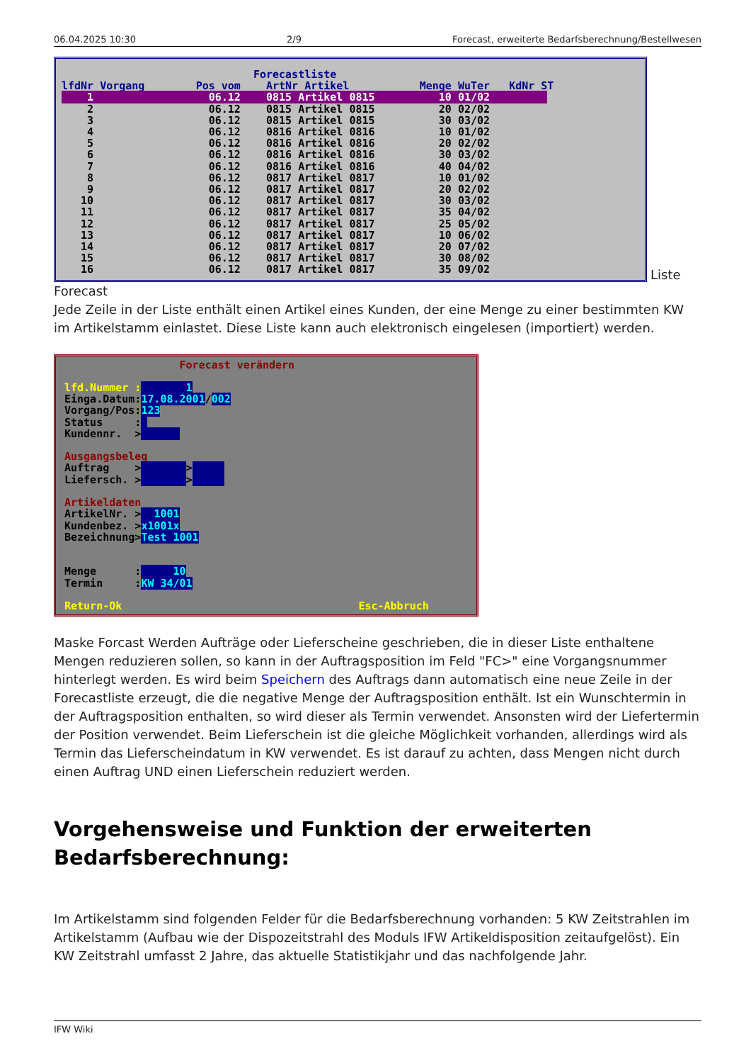06.04.2025 10:30 2/9 Forecast, erweiterte Bedarfsberechnung/Bestellwesen
Forecastliste lfdNr Vorgang Pos vom ArtNr Artikel Menge WuTer KdNr ST 1 06.12 0815 Artikel 0815 10 01/02 2 06.12 0815 Artikel 0815 20 02/02 3 06.12 0815 Artikel 0815 30 03/02 4 06.12 0816 Artikel 0816 10 01/02 5 06.12 0816 Artikel 0816 20 02/02 6 06.12 0816 Artikel 0816 30 03/02 7 06.12 0816 Artikel 0816 40 04/02 8 06.12 0817 Artikel 0817 10 01/02 9 06.12 0817 Artikel 0817 20 02/02 10 06.12 0817 Artikel 0817 30 03/02 11 06.12 0817 Artikel 0817 35 04/02 12 06.12 0817 Artikel 0817 25 05/02 13 06.12 0817 Artikel 0817 10 06/02 14 06.12 0817 Artikel 0817 20 07/02 15 06.12 0817 Artikel 0817 30 08/02 16 06.12 0817 Artikel 0817 35 09/02
Liste
Forecast
Jede Zeile in der Liste enthält einen Artikel eines Kunden, der eine Menge zu einer bestimmten KW im Artikelstamm einlastet. Diese Liste kann auch elektronisch eingelesen (importiert) werden.
Forecast verändern lfd.Nummer : 1 Einga.Datum:17.08.2001/002 Vorgang/Pos:123 Status :_ Kundennr. > Ausgangsbeleg Auftrag > > Liefersch. > > Artikeldaten ArtikelNr. > 1001 Kundenbez. >x1001x Bezeichnung>Test 1001 Menge : 10 Termin :KW 34/01 Return-Ok Esc-Abbruch
Maske Forcast Werden Aufträge oder Lieferscheine geschrieben, die in dieser Liste enthaltene Mengen reduzieren sollen, so kann in der Auftragsposition im Feld "FC>" eine Vorgangsnummer hinterlegt werden. Es wird beim Speichern des Auftrags dann automatisch eine neue Zeile in der Forecastliste erzeugt, die die negative Menge der Auftragsposition enthält. Ist ein Wunschtermin in der Auftragsposition enthalten, so wird dieser als Termin verwendet. Ansonsten wird der Liefertermin der Position verwendet. Beim Lieferschein ist die gleiche Möglichkeit vorhanden, allerdings wird als Termin das Lieferscheindatum in KW verwendet. Es ist darauf zu achten, dass Mengen nicht durch einen Auftrag UND einen Lieferschein reduziert werden.
Vorgehensweise und Funktion der erweiterten Bedarfsberechnung:
Im Artikelstamm sind folgenden Felder für die Bedarfsberechnung vorhanden: 5 KW Zeitstrahlen im Artikelstamm (Aufbau wie der Dispozeitstrahl des Moduls IFW Artikeldisposition zeitaufgelöst). Ein KW Zeitstrahl umfasst 2 Jahre, das aktuelle Statistikjahr und das nachfolgende Jahr.
IFW Wiki